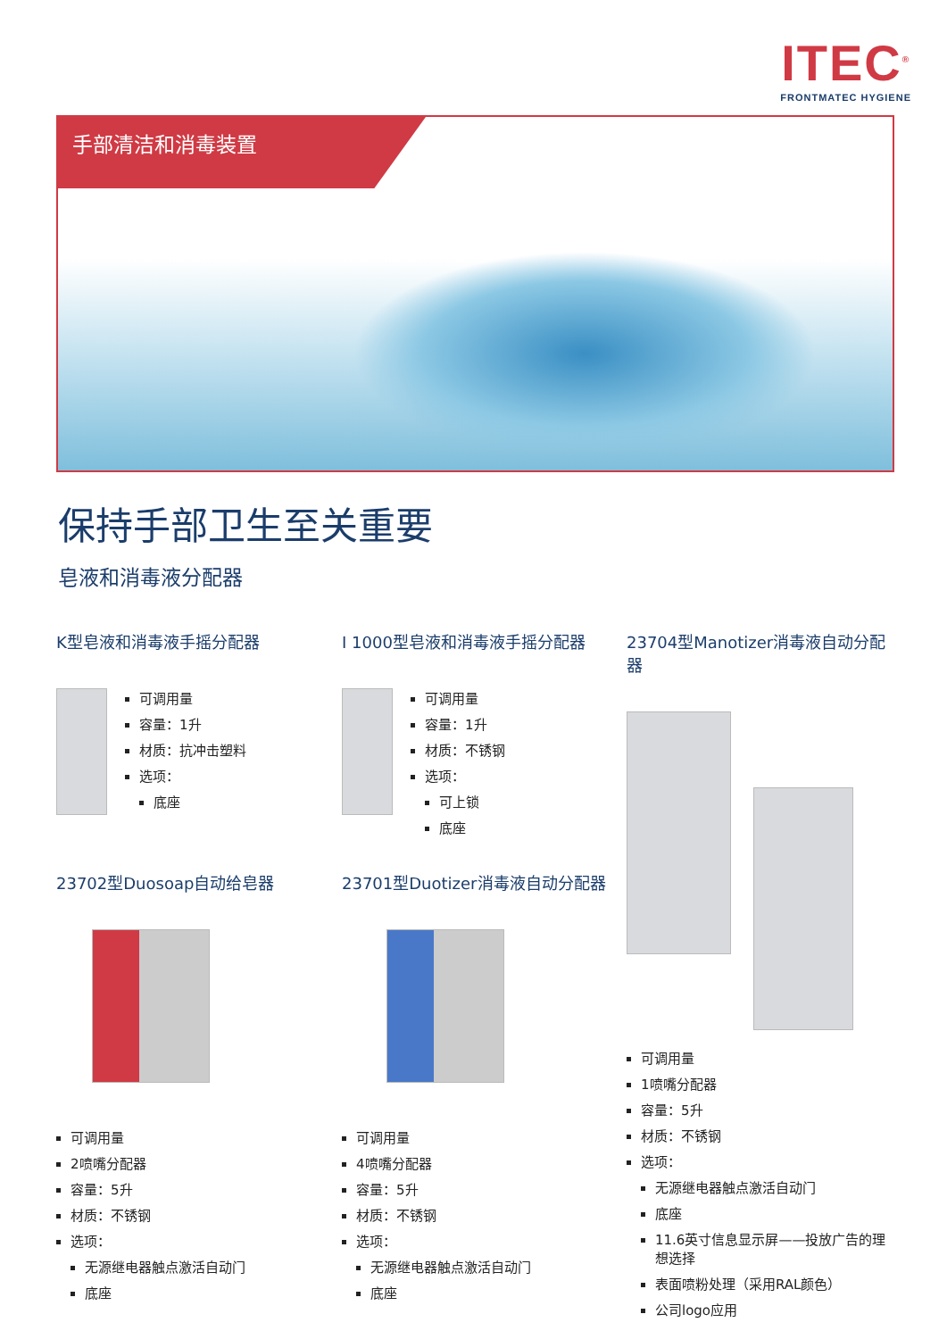ITEC<sup>®</sup>
FRONTMATEC HYGIENE
手部清洁和消毒装置
保持手部卫生至关重要
皂液和消毒液分配器
K型皂液和消毒液手摇分配器
可调用量
容量：1升
材质：抗冲击塑料
选项：
底座
I 1000型皂液和消毒液手摇分配器
可调用量
容量：1升
材质：不锈钢
选项：
可上锁
底座
23704型Manotizer消毒液自动分配器
可调用量
1喷嘴分配器
容量：5升
材质：不锈钢
选项：
无源继电器触点激活自动门
底座
11.6英寸信息显示屏——投放广告的理想选择
表面喷粉处理（采用RAL颜色）
公司logo应用
23702型Duosoap自动给皂器
可调用量
2喷嘴分配器
容量：5升
材质：不锈钢
选项：
无源继电器触点激活自动门
底座
23701型Duotizer消毒液自动分配器
可调用量
4喷嘴分配器
容量：5升
材质：不锈钢
选项：
无源继电器触点激活自动门
底座